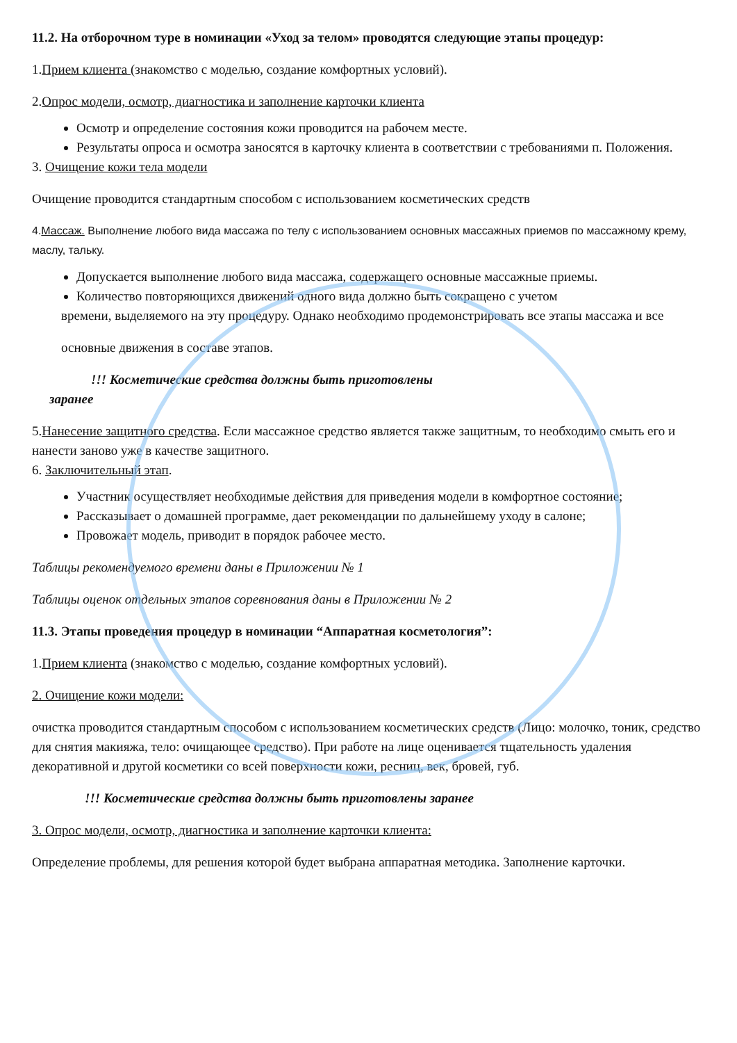11.2. На отборочном туре в номинации «Уход за телом» проводятся следующие этапы процедур:
1.Прием клиента (знакомство с моделью, создание комфортных условий).
2.Опрос модели, осмотр, диагностика и заполнение карточки клиента
Осмотр и определение состояния кожи проводится на рабочем месте.
Результаты опроса и осмотра заносятся в карточку клиента в соответствии с требованиями п. Положения.
3. Очищение кожи тела модели
Очищение проводится стандартным способом с использованием косметических средств
4.Массаж. Выполнение любого вида массажа по телу с использованием основных массажных приемов по массажному крему, маслу, тальку.
Допускается выполнение любого вида массажа, содержащего основные массажные приемы.
Количество повторяющихся движений одного вида должно быть сокращено с учетом
времени, выделяемого на эту процедуру. Однако необходимо продемонстрировать все этапы массажа и все
основные движения в составе этапов.
!!! Косметические средства должны быть приготовлены
заранее
5.Нанесение защитного средства. Если массажное средство является также защитным, то необходимо смыть его и нанести заново уже в качестве защитного.
6. Заключительный этап.
Участник осуществляет необходимые действия для приведения модели в комфортное состояние;
Рассказывает о домашней программе, дает рекомендации по дальнейшему уходу в салоне;
Провожает модель, приводит в порядок рабочее место.
Таблицы рекомендуемого времени даны в Приложении № 1
Таблицы оценок отдельных этапов соревнования даны в Приложении № 2
11.3. Этапы проведения процедур в номинации “Аппаратная косметология”:
1.Прием клиента (знакомство с моделью, создание комфортных условий).
2. Очищение кожи модели:
очистка проводится стандартным способом с использованием косметических средств (Лицо: молочко, тоник, средство для снятия макияжа, тело: очищающее средство). При работе на лице оценивается тщательность удаления декоративной и другой косметики со всей поверхности кожи, ресниц, век, бровей, губ.
!!! Косметические средства должны быть приготовлены заранее
3. Опрос модели, осмотр, диагностика и заполнение карточки клиента:
Определение проблемы, для решения которой будет выбрана аппаратная методика. Заполнение карточки.